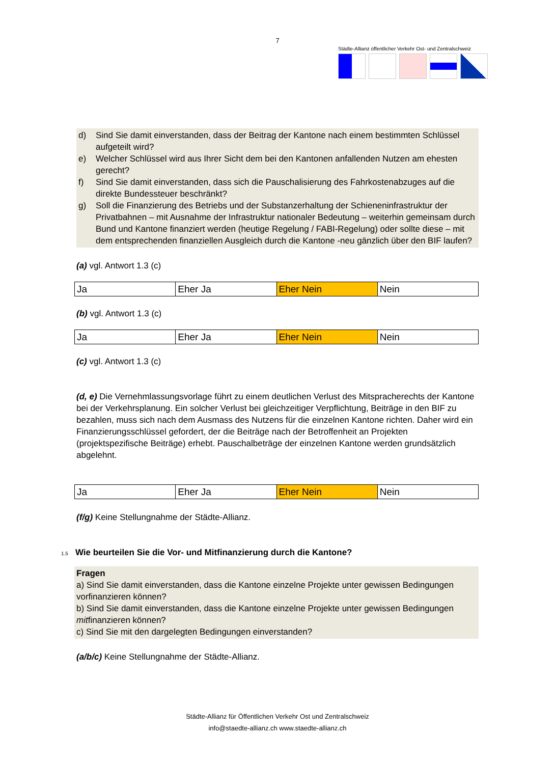7
Städte-Allianz öffentlicher Verkehr Ost- und Zentralschweiz
d) Sind Sie damit einverstanden, dass der Beitrag der Kantone nach einem bestimmten Schlüssel aufgeteilt wird?
e) Welcher Schlüssel wird aus Ihrer Sicht dem bei den Kantonen anfallenden Nutzen am ehesten gerecht?
f) Sind Sie damit einverstanden, dass sich die Pauschalisierung des Fahrkostenabzuges auf die direkte Bundessteuer beschränkt?
g) Soll die Finanzierung des Betriebs und der Substanzerhaltung der Schieneninfrastruktur der Privatbahnen – mit Ausnahme der Infrastruktur nationaler Bedeutung – weiterhin gemeinsam durch Bund und Kantone finanziert werden (heutige Regelung / FABI-Regelung) oder sollte diese – mit dem entsprechenden finanziellen Ausgleich durch die Kantone -neu gänzlich über den BIF laufen?
(a) vgl. Antwort 1.3 (c)
| Ja | Eher Ja | Eher Nein | Nein |
(b) vgl. Antwort 1.3 (c)
| Ja | Eher Ja | Eher Nein | Nein |
(c) vgl. Antwort 1.3 (c)
(d, e) Die Vernehmlassungsvorlage führt zu einem deutlichen Verlust des Mitspracherechts der Kantone bei der Verkehrsplanung. Ein solcher Verlust bei gleichzeitiger Verpflichtung, Beiträge in den BIF zu bezahlen, muss sich nach dem Ausmass des Nutzens für die einzelnen Kantone richten. Daher wird ein Finanzierungsschlüssel gefordert, der die Beiträge nach der Betroffenheit an Projekten (projektspezifische Beiträge) erhebt. Pauschalbeträge der einzelnen Kantone werden grundsätzlich abgelehnt.
| Ja | Eher Ja | Eher Nein | Nein |
(f/g) Keine Stellungnahme der Städte-Allianz.
1.5 Wie beurteilen Sie die Vor- und Mitfinanzierung durch die Kantone?
Fragen
a) Sind Sie damit einverstanden, dass die Kantone einzelne Projekte unter gewissen Bedingungen vorfinanzieren können?
b) Sind Sie damit einverstanden, dass die Kantone einzelne Projekte unter gewissen Bedingungen mitfinanzieren können?
c) Sind Sie mit den dargelegten Bedingungen einverstanden?
(a/b/c) Keine Stellungnahme der Städte-Allianz.
Städte-Allianz für Öffentlichen Verkehr Ost und Zentralschweiz
info@staedte-allianz.ch www.staedte-allianz.ch